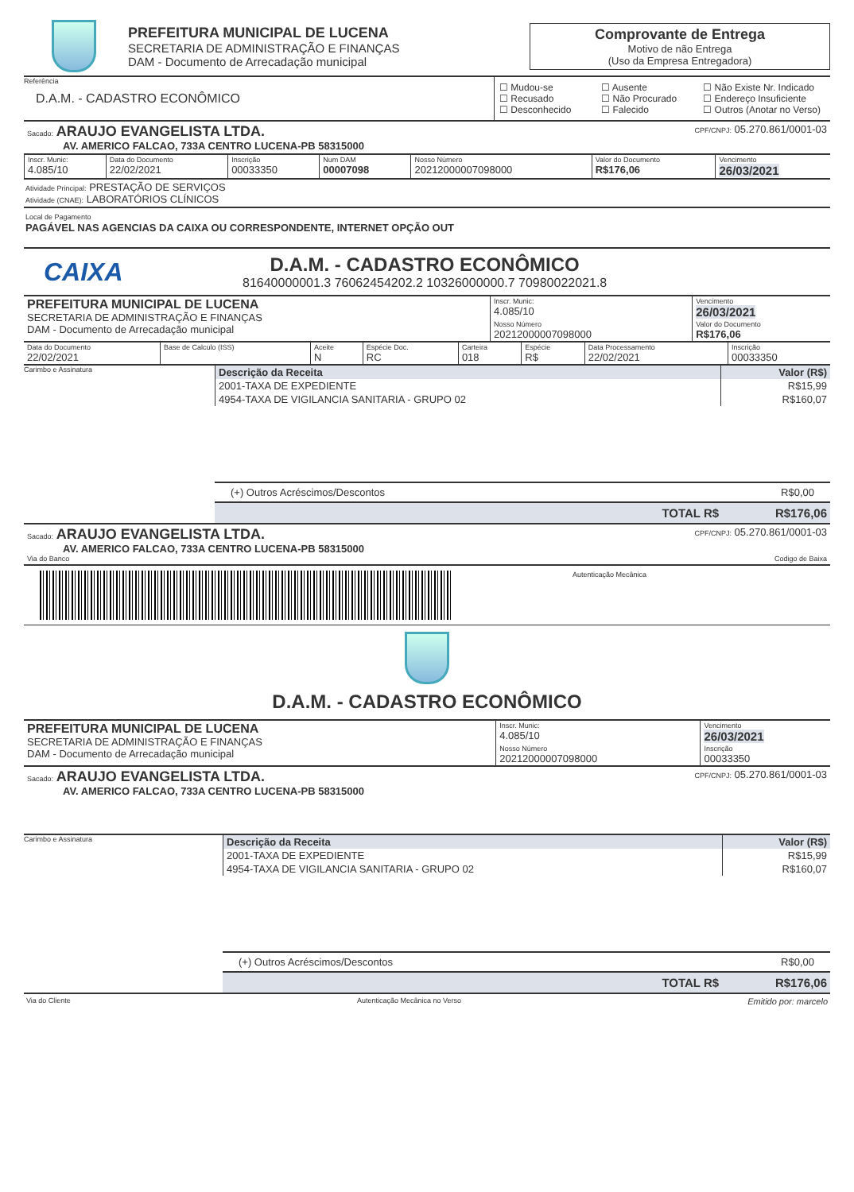PREFEITURA MUNICIPAL DE LUCENA
SECRETARIA DE ADMINISTRAÇÃO E FINANÇAS
DAM - Documento de Arrecadação municipal
Comprovante de Entrega
Motivo de não Entrega
(Uso da Empresa Entregadora)
Referência
D.A.M. - CADASTRO ECONÔMICO
☐ Mudou-se ☐ Ausente ☐ Não Existe Nr. Indicado ☐ Recusado ☐ Não Procurado ☐ Endereço Insuficiente ☐ Desconhecido ☐ Falecido ☐ Outros (Anotar no Verso)
Sacado: ARAUJO EVANGELISTA LTDA. CPF/CNPJ: 05.270.861/0001-03
AV. AMERICO FALCAO, 733A CENTRO LUCENA-PB 58315000
| Inscr. Munic: 4.085/10 | Data do Documento 22/02/2021 | Inscrição 00033350 | Num DAM 00007098 | Nosso Número 20212000007098000 | Valor do Documento R$176,06 | Vencimento 26/03/2021 |
Atividade Principal: PRESTAÇÃO DE SERVIÇOS
Atividade (CNAE): LABORATÓRIOS CLÍNICOS
Local de Pagamento
PAGÁVEL NAS AGENCIAS DA CAIXA OU CORRESPONDENTE, INTERNET OPÇÃO OUT
CAIXA
D.A.M. - CADASTRO ECONÔMICO
81640000001.3 76062454202.2 10326000000.7 70980022021.8
| PREFEITURA MUNICIPAL DE LUCENA SECRETARIA DE ADMINISTRAÇÃO E FINANÇAS DAM - Documento de Arrecadação municipal | Inscr. Munic: 4.085/10 | Vencimento 26/03/2021 |
| | Nosso Número 20212000007098000 | Valor do Documento R$176,06 |
| Data do Documento 22/02/2021 | Base de Calculo (ISS) | Aceite N | Espécie Doc. RC | Carteira 018 | Espécie R$ | Data Processamento 22/02/2021 | Inscrição 00033350 |
Carimbo e Assinatura
| Descrição da Receita | Valor (R$) |
| --- | --- |
| 2001-TAXA DE EXPEDIENTE | R$15,99 |
| 4954-TAXA DE VIGILANCIA SANITARIA - GRUPO 02 | R$160,07 |
(+) Outros Acréscimos/Descontos R$0,00
TOTAL R$ R$176,06
Sacado: ARAUJO EVANGELISTA LTDA. CPF/CNPJ: 05.270.861/0001-03
AV. AMERICO FALCAO, 733A CENTRO LUCENA-PB 58315000
Via do Banco Codigo de Baixa
Autenticação Mecânica
D.A.M. - CADASTRO ECONÔMICO
| PREFEITURA MUNICIPAL DE LUCENA SECRETARIA DE ADMINISTRAÇÃO E FINANÇAS DAM - Documento de Arrecadação municipal | Inscr. Munic: 4.085/10 | Vencimento 26/03/2021 |
| | Nosso Número 20212000007098000 | Inscrição 00033350 |
Sacado: ARAUJO EVANGELISTA LTDA. CPF/CNPJ: 05.270.861/0001-03
AV. AMERICO FALCAO, 733A CENTRO LUCENA-PB 58315000
Carimbo e Assinatura
| Descrição da Receita | Valor (R$) |
| --- | --- |
| 2001-TAXA DE EXPEDIENTE | R$15,99 |
| 4954-TAXA DE VIGILANCIA SANITARIA - GRUPO 02 | R$160,07 |
(+) Outros Acréscimos/Descontos R$0,00
TOTAL R$ R$176,06
Via do Cliente Autenticação Mecânica no Verso Emitido por: marcelo